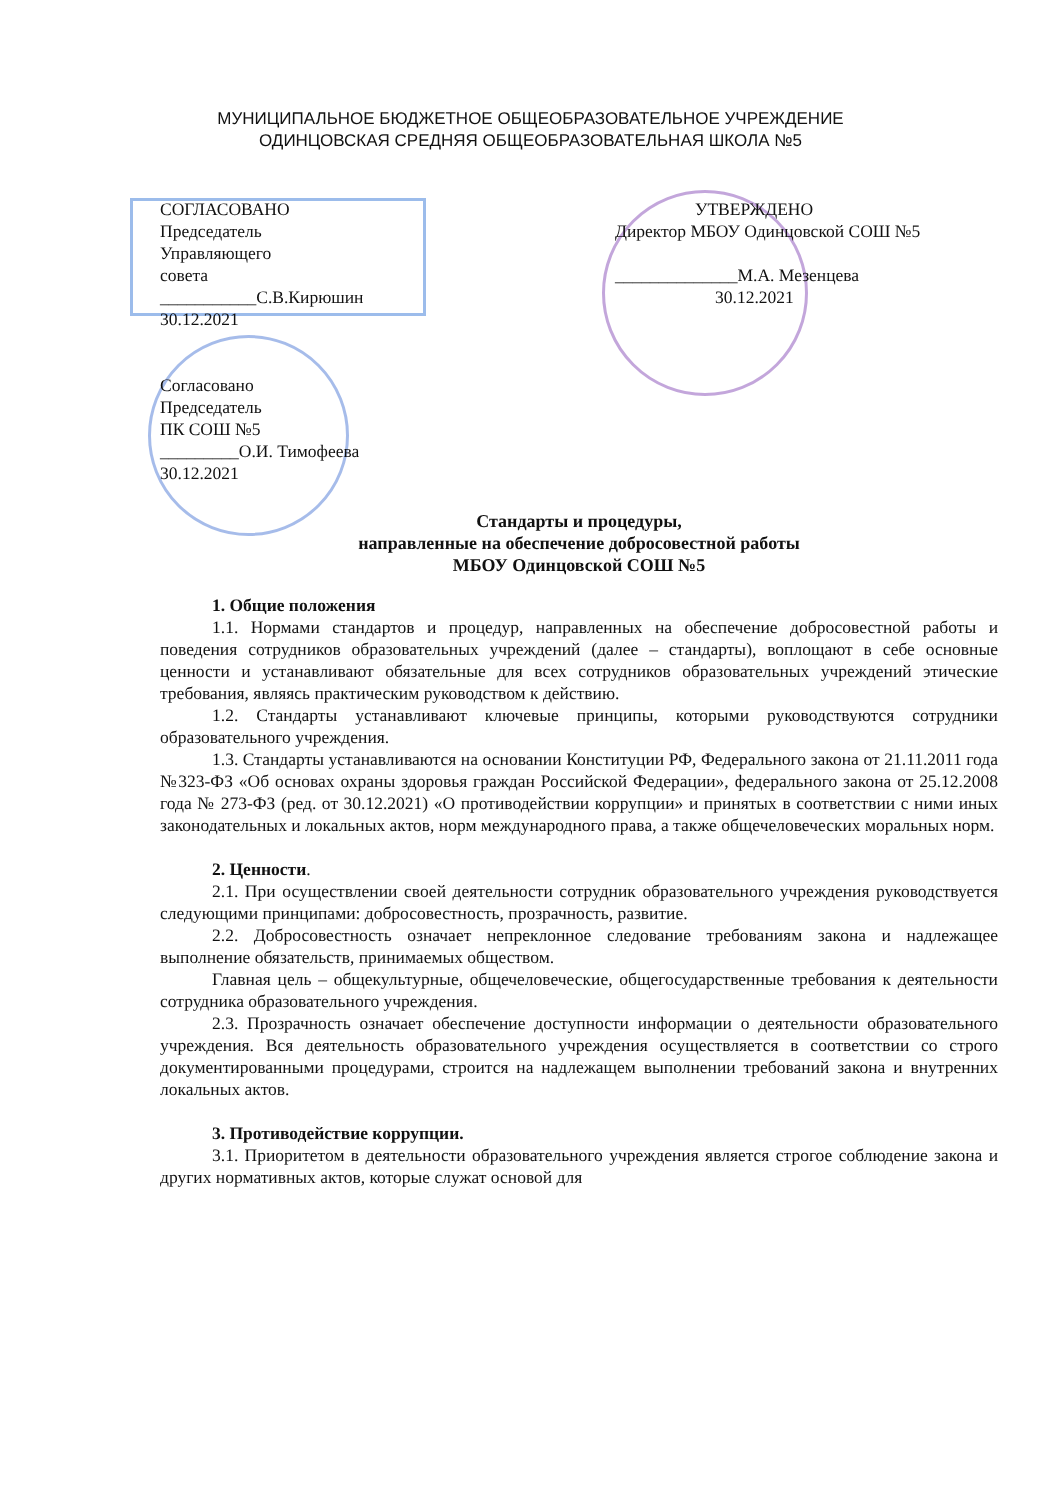МУНИЦИПАЛЬНОЕ БЮДЖЕТНОЕ ОБЩЕОБРАЗОВАТЕЛЬНОЕ УЧРЕЖДЕНИЕ
ОДИНЦОВСКАЯ СРЕДНЯЯ ОБЩЕОБРАЗОВАТЕЛЬНАЯ ШКОЛА №5
СОГЛАСОВАНО
Председатель
Управляющего
совета
___________С.В.Кирюшин
30.12.2021
Согласовано
Председатель
ПК СОШ №5
_________О.И. Тимофеева
30.12.2021
УТВЕРЖДЕНО
Директор МБОУ Одинцовской СОШ №5
______________М.А. Мезенцева
30.12.2021
Стандарты и процедуры,
направленные на обеспечение добросовестной работы
МБОУ Одинцовской СОШ №5
1. Общие положения
1.1. Нормами стандартов и процедур, направленных на обеспечение добросовестной работы и поведения сотрудников образовательных учреждений (далее – стандарты), воплощают в себе основные ценности и устанавливают обязательные для всех сотрудников образовательных учреждений этические требования, являясь практическим руководством к действию.
1.2. Стандарты устанавливают ключевые принципы, которыми руководствуются сотрудники образовательного учреждения.
1.3. Стандарты устанавливаются на основании Конституции РФ, Федерального закона от 21.11.2011 года №323-ФЗ «Об основах охраны здоровья граждан Российской Федерации», федерального закона от 25.12.2008 года № 273-ФЗ (ред. от 30.12.2021) «О противодействии коррупции» и принятых в соответствии с ними иных законодательных и локальных актов, норм международного права, а также общечеловеческих моральных норм.
2. Ценности.
2.1. При осуществлении своей деятельности сотрудник образовательного учреждения руководствуется следующими принципами: добросовестность, прозрачность, развитие.
2.2. Добросовестность означает непреклонное следование требованиям закона и надлежащее выполнение обязательств, принимаемых обществом.
Главная цель – общекультурные, общечеловеческие, общегосударственные требования к деятельности сотрудника образовательного учреждения.
2.3. Прозрачность означает обеспечение доступности информации о деятельности образовательного учреждения. Вся деятельность образовательного учреждения осуществляется в соответствии со строго документированными процедурами, строится на надлежащем выполнении требований закона и внутренних локальных актов.
3. Противодействие коррупции.
3.1. Приоритетом в деятельности образовательного учреждения является строгое соблюдение закона и других нормативных актов, которые служат основой для